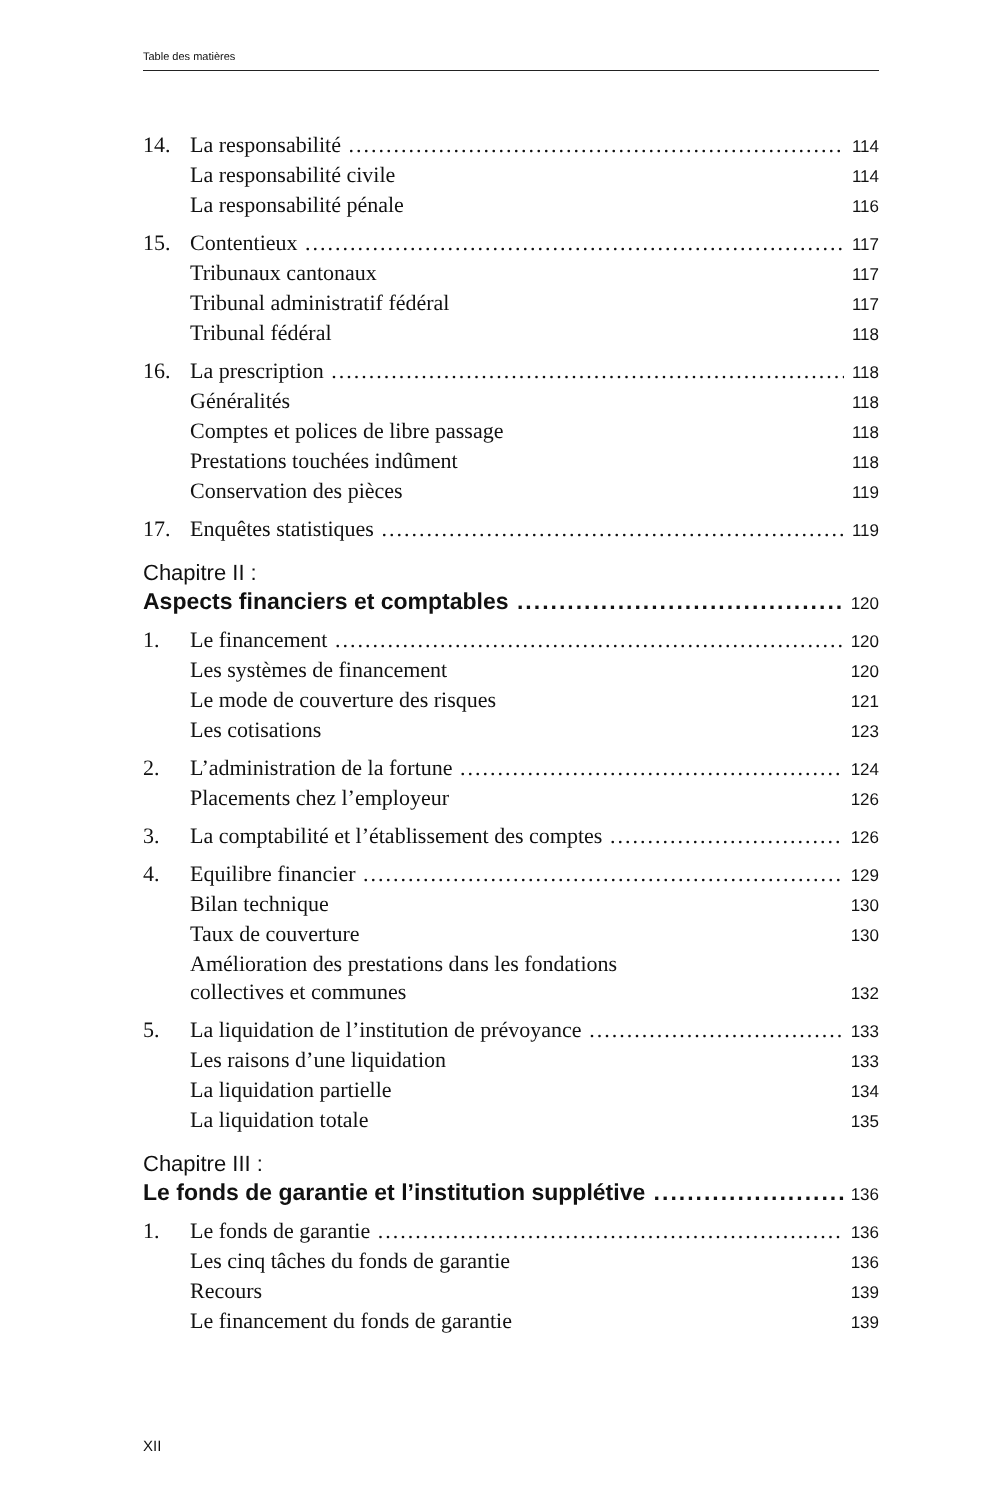Table des matières
14. La responsabilité 114
La responsabilité civile 114
La responsabilité pénale 116
15. Contentieux 117
Tribunaux cantonaux 117
Tribunal administratif fédéral 117
Tribunal fédéral 118
16. La prescription 118
Généralités 118
Comptes et polices de libre passage 118
Prestations touchées indûment 118
Conservation des pièces 119
17. Enquêtes statistiques 119
Chapitre II :
Aspects financiers et comptables 120
1. Le financement 120
Les systèmes de financement 120
Le mode de couverture des risques 121
Les cotisations 123
2. L’administration de la fortune 124
Placements chez l’employeur 126
3. La comptabilité et l’établissement des comptes 126
4. Equilibre financier 129
Bilan technique 130
Taux de couverture 130
Amélioration des prestations dans les fondations
collectives et communes 132
5. La liquidation de l’institution de prévoyance 133
Les raisons d’une liquidation 133
La liquidation partielle 134
La liquidation totale 135
Chapitre III :
Le fonds de garantie et l’institution supplétive 136
1. Le fonds de garantie 136
Les cinq tâches du fonds de garantie 136
Recours 139
Le financement du fonds de garantie 139
XII